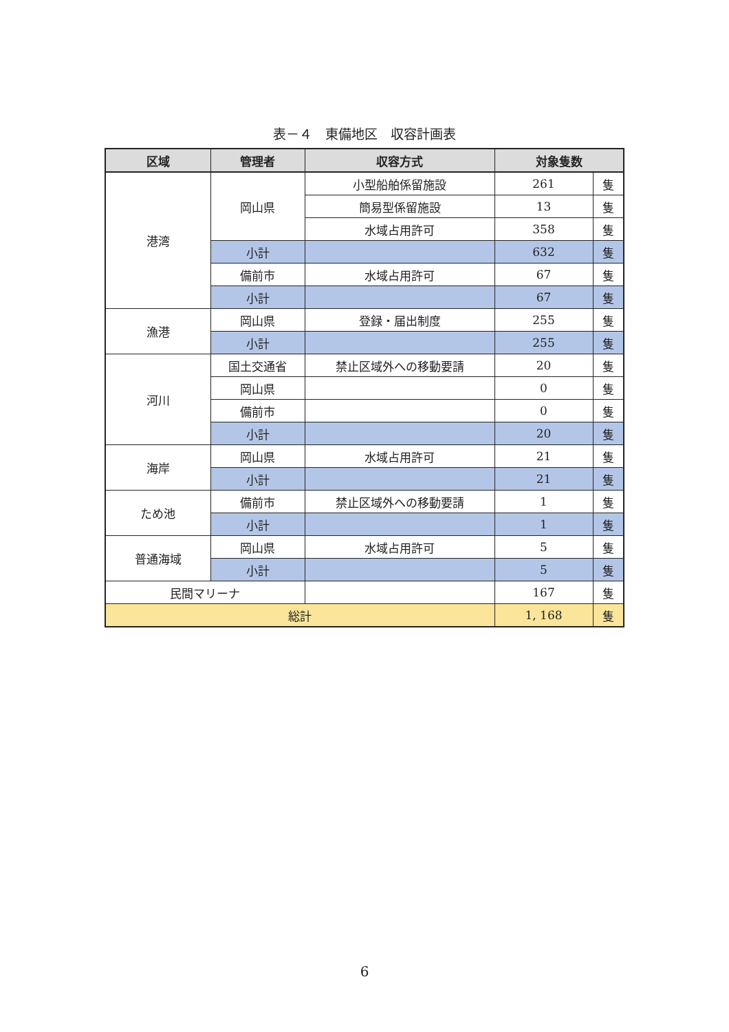表－４　東備地区　収容計画表
| 区域 | 管理者 | 収容方式 | 対象隻数 | |
| --- | --- | --- | --- | --- |
| 港湾 | 岡山県 | 小型船舶係留施設 | 261 | 隻 |
| | | 簡易型係留施設 | 13 | 隻 |
| | | 水域占用許可 | 358 | 隻 |
| | 小計 | | 632 | 隻 |
| | 備前市 | 水域占用許可 | 67 | 隻 |
| | 小計 | | 67 | 隻 |
| 漁港 | 岡山県 | 登録・届出制度 | 255 | 隻 |
| | 小計 | | 255 | 隻 |
| 河川 | 国土交通省 | 禁止区域外への移動要請 | 20 | 隻 |
| | 岡山県 | | 0 | 隻 |
| | 備前市 | | 0 | 隻 |
| | 小計 | | 20 | 隻 |
| 海岸 | 岡山県 | 水域占用許可 | 21 | 隻 |
| | 小計 | | 21 | 隻 |
| ため池 | 備前市 | 禁止区域外への移動要請 | 1 | 隻 |
| | 小計 | | 1 | 隻 |
| 普通海域 | 岡山県 | 水域占用許可 | 5 | 隻 |
| | 小計 | | 5 | 隻 |
| 民間マリーナ | | | 167 | 隻 |
| 総計 | | | 1, 168 | 隻 |
6